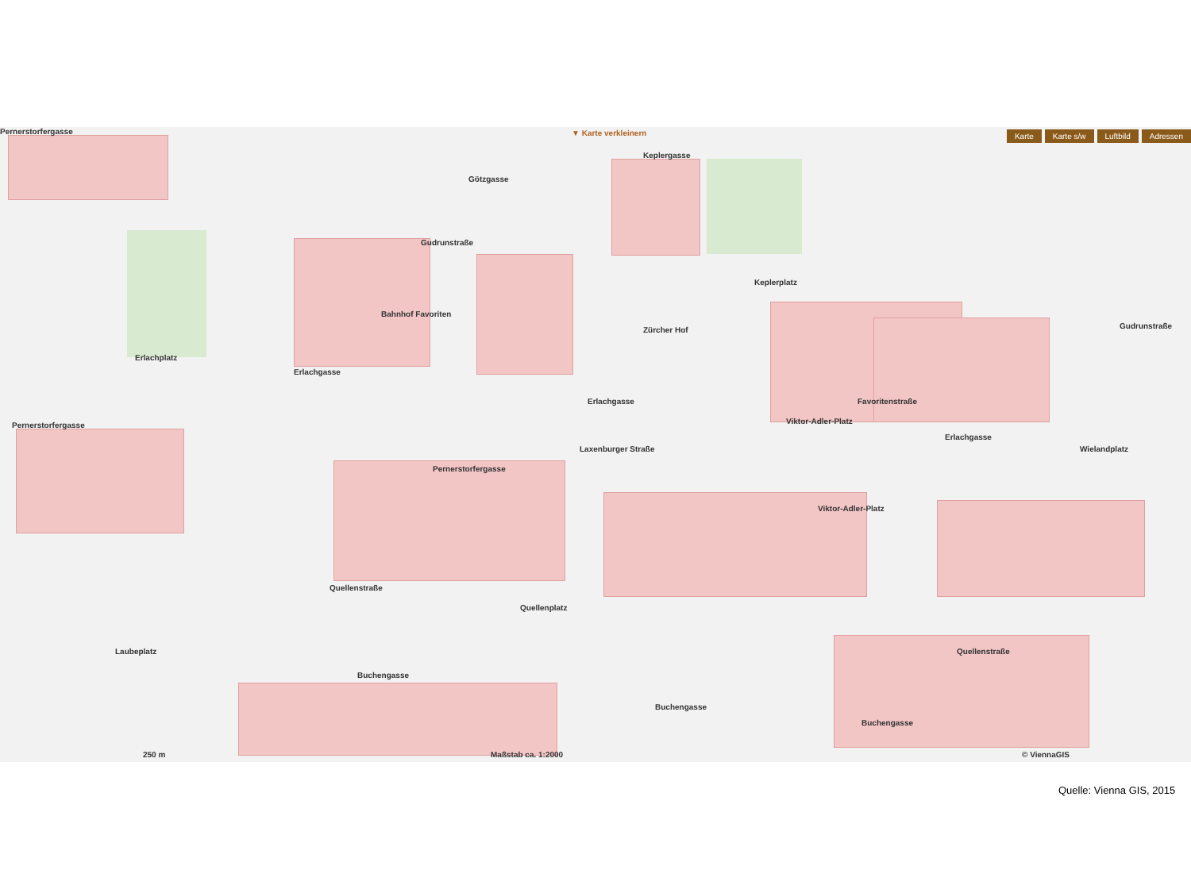Karte Karte s/w Luftbild Adressen
▼ Karte verkleinern
Keplergasse
Götzgasse
Gudrunstraße
Keplerplatz
Gudrunstraße
Bahnhof Favoriten
Zürcher Hof
Erlachplatz
Erlachgasse
Erlachgasse
Viktor-Adler-Platz
Erlachgasse
Pernerstorfergasse
Pernerstorfergasse
Pernerstorfergasse
Viktor-Adler-Platz
Laxenburger Straße
Favoritenstraße
Wielandplatz
Quellenstraße
Quellenplatz
Quellenstraße
Laubeplatz
Buchengasse
Buchengasse
Buchengasse
250 m Maßstab ca. 1:2000 © ViennaGIS
Quelle: Vienna GIS, 2015